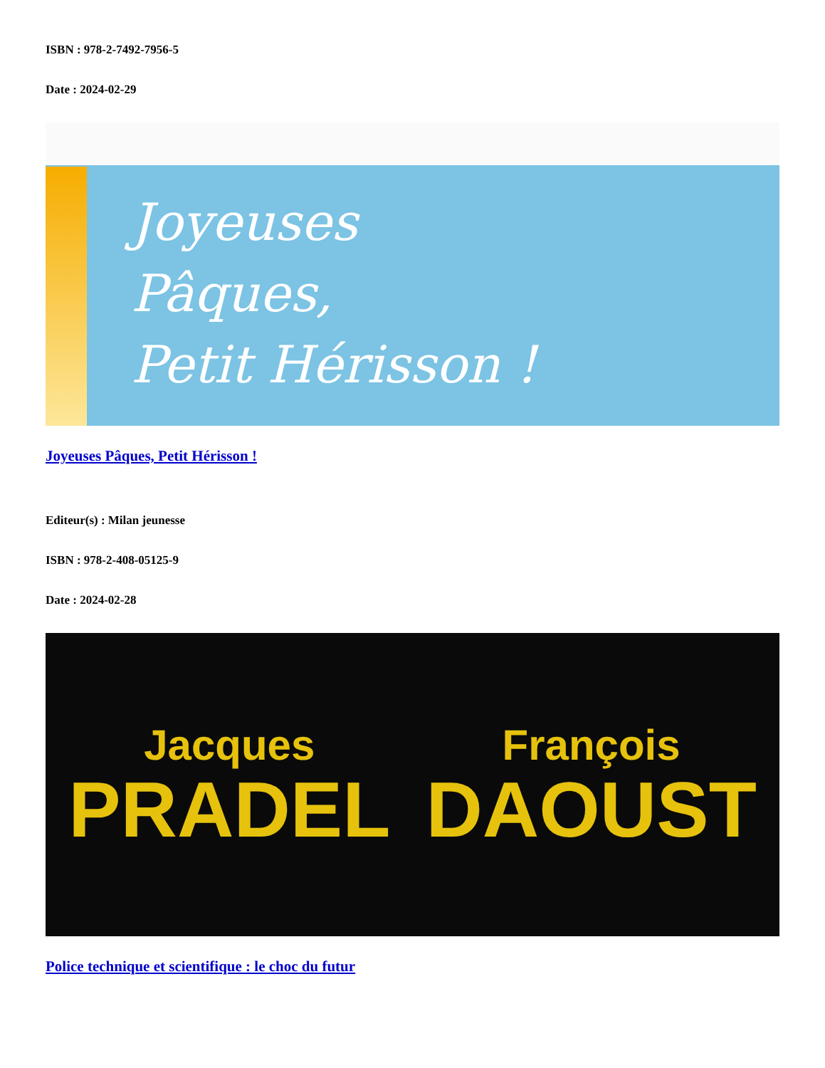ISBN : 978-2-7492-7956-5
Date : 2024-02-29
Joyeuses
Pâques,
Petit Hérisson !
Joyeuses Pâques, Petit Hérisson !
Editeur(s) : Milan jeunesse
ISBN : 978-2-408-05125-9
Date : 2024-02-28
Jacques
PRADEL
François
DAOUST
Police technique et scientifique : le choc du futur